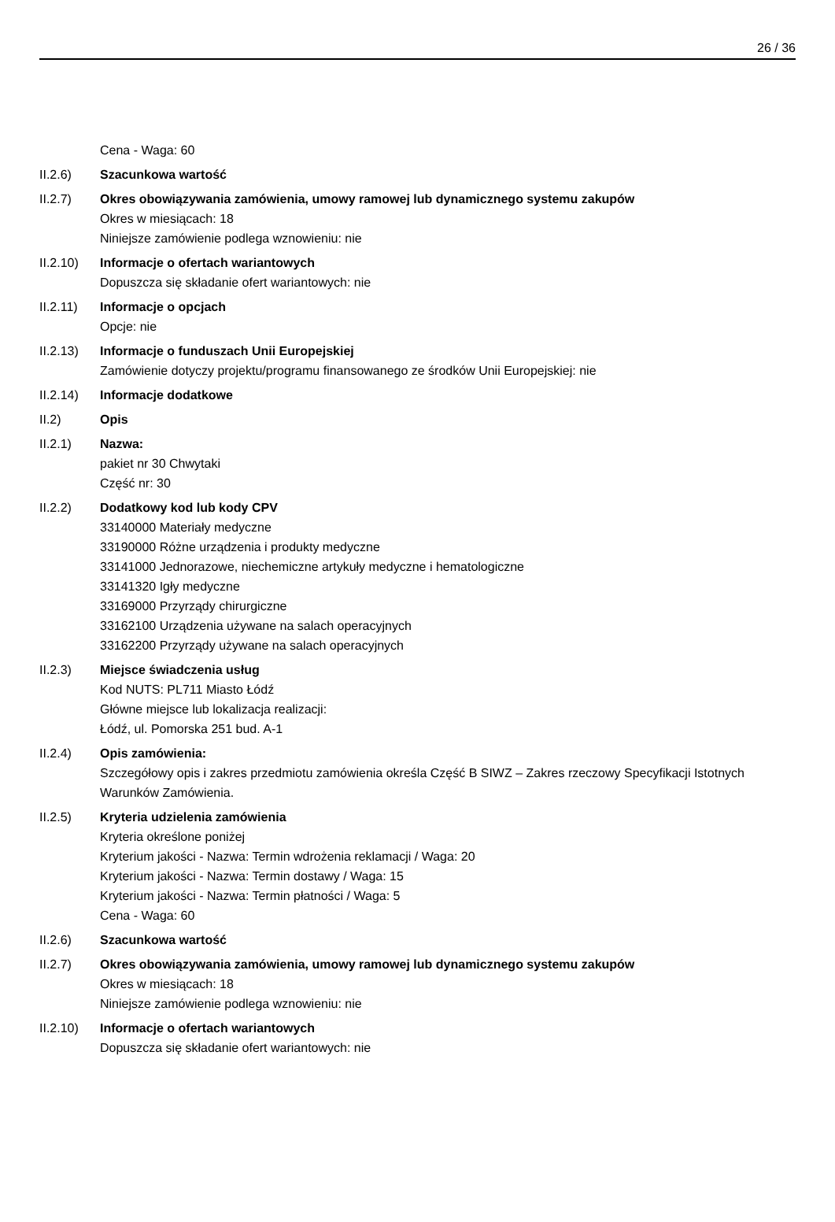26 / 36
Cena - Waga: 60
II.2.6) Szacunkowa wartość
II.2.7) Okres obowiązywania zamówienia, umowy ramowej lub dynamicznego systemu zakupów
Okres w miesiącach: 18
Niniejsze zamówienie podlega wznowieniu: nie
II.2.10) Informacje o ofertach wariantowych
Dopuszcza się składanie ofert wariantowych: nie
II.2.11) Informacje o opcjach
Opcje: nie
II.2.13) Informacje o funduszach Unii Europejskiej
Zamówienie dotyczy projektu/programu finansowanego ze środków Unii Europejskiej: nie
II.2.14) Informacje dodatkowe
II.2) Opis
II.2.1) Nazwa:
pakiet nr 30 Chwytaki
Część nr: 30
II.2.2) Dodatkowy kod lub kody CPV
33140000 Materiały medyczne
33190000 Różne urządzenia i produkty medyczne
33141000 Jednorazowe, niechemiczne artykuły medyczne i hematologiczne
33141320 Igły medyczne
33169000 Przyrządy chirurgiczne
33162100 Urządzenia używane na salach operacyjnych
33162200 Przyrządy używane na salach operacyjnych
II.2.3) Miejsce świadczenia usług
Kod NUTS: PL711 Miasto Łódź
Główne miejsce lub lokalizacja realizacji:
Łódź, ul. Pomorska 251 bud. A-1
II.2.4) Opis zamówienia:
Szczegółowy opis i zakres przedmiotu zamówienia określa Część B SIWZ – Zakres rzeczowy Specyfikacji Istotnych Warunków Zamówienia.
II.2.5) Kryteria udzielenia zamówienia
Kryteria określone poniżej
Kryterium jakości - Nazwa: Termin wdrożenia reklamacji / Waga: 20
Kryterium jakości - Nazwa: Termin dostawy / Waga: 15
Kryterium jakości - Nazwa: Termin płatności / Waga: 5
Cena - Waga: 60
II.2.6) Szacunkowa wartość
II.2.7) Okres obowiązywania zamówienia, umowy ramowej lub dynamicznego systemu zakupów
Okres w miesiącach: 18
Niniejsze zamówienie podlega wznowieniu: nie
II.2.10) Informacje o ofertach wariantowych
Dopuszcza się składanie ofert wariantowych: nie